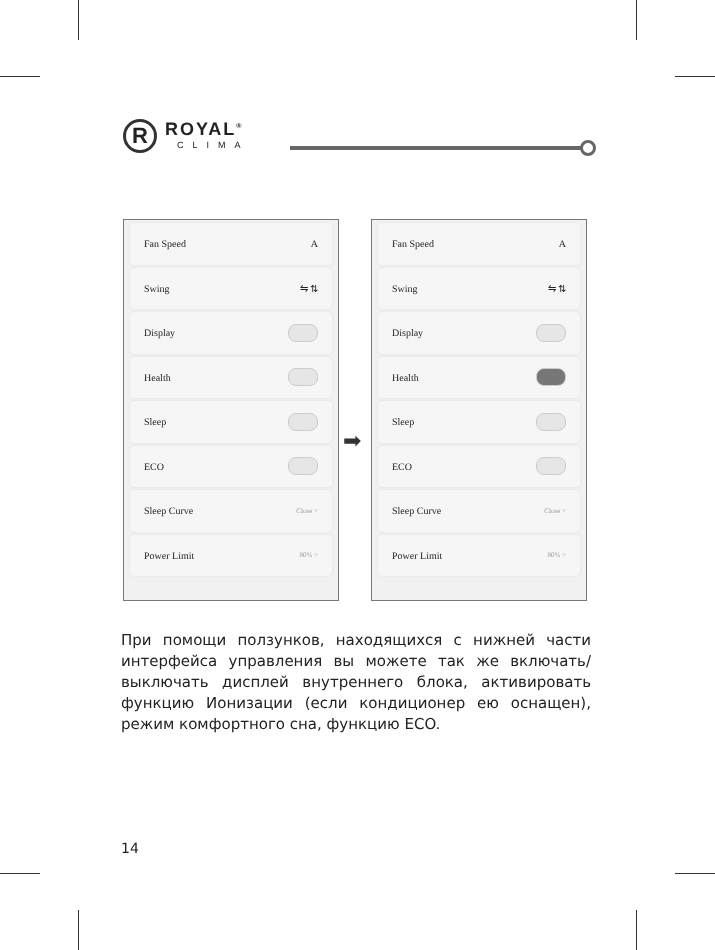R
ROYAL<sup>®</sup>
CLIMA
Fan Speed A
Swing ⇋ ⇅
Display
Health
Sleep
ECO
Sleep Curve Close >
Power Limit 80% >
➡
Fan Speed A
Swing ⇋ ⇅
Display
Health
Sleep
ECO
Sleep Curve Close >
Power Limit 80% >
При помощи ползунков, находящихся с нижней части интерфейса управления вы можете так же включать/выключать дисплей внутреннего блока, активировать функцию Ионизации (если кондиционер ею оснащен), режим комфортного сна, функцию ECO.
14